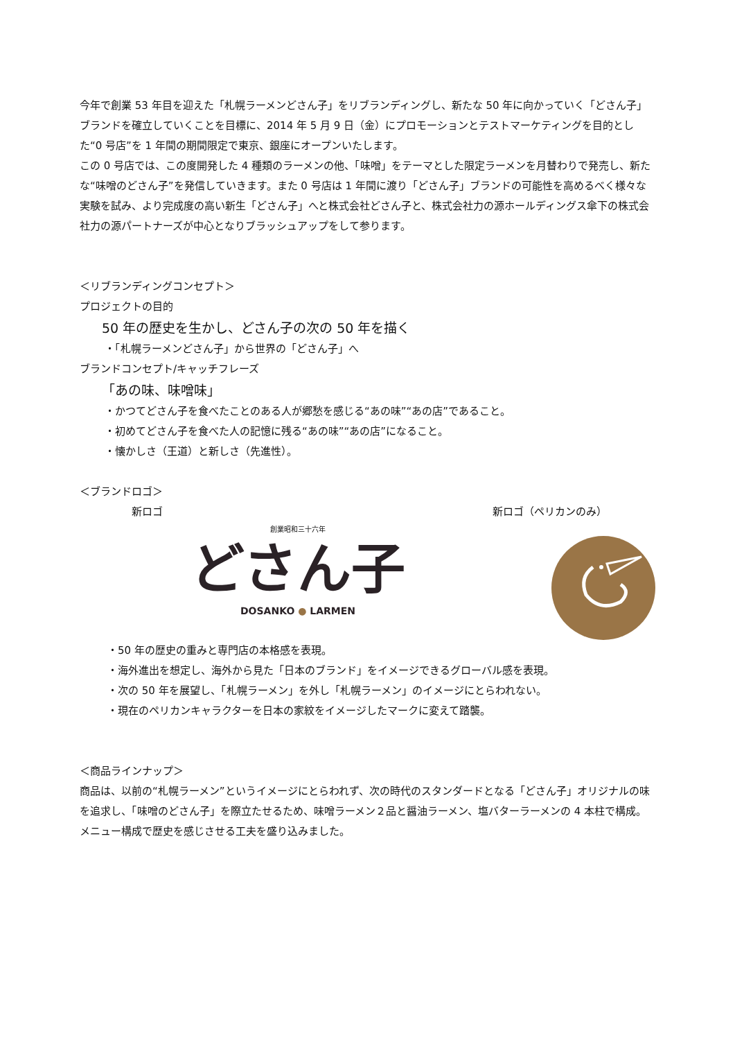今年で創業 53 年目を迎えた「札幌ラーメンどさん子」をリブランディングし、新たな 50 年に向かっていく「どさん子」ブランドを確立していくことを目標に、2014 年 5 月 9 日（金）にプロモーションとテストマーケティングを目的とした“0 号店”を 1 年間の期間限定で東京、銀座にオープンいたします。
この 0 号店では、この度開発した 4 種類のラーメンの他、「味噌」をテーマとした限定ラーメンを月替わりで発売し、新たな“味噌のどさん子”を発信していきます。また 0 号店は 1 年間に渡り「どさん子」ブランドの可能性を高めるべく様々な実験を試み、より完成度の高い新生「どさん子」へと株式会社どさん子と、株式会社力の源ホールディングス傘下の株式会社力の源パートナーズが中心となりブラッシュアップをして参ります。
＜リブランディングコンセプト＞
プロジェクトの目的
50 年の歴史を生かし、どさん子の次の 50 年を描く
・「札幌ラーメンどさん子」から世界の「どさん子」へ
ブランドコンセプト/キャッチフレーズ
「あの味、味噌味」
・かつてどさん子を食べたことのある人が郷愁を感じる“あの味”“あの店”であること。
・初めてどさん子を食べた人の記憶に残る“あの味”“あの店”になること。
・懐かしさ（王道）と新しさ（先進性）。
＜ブランドロゴ＞
新ロゴ
創業昭和三十六年
どさん子
DOSANKO ● LARMEN
新ロゴ（ペリカンのみ）
・50 年の歴史の重みと専門店の本格感を表現。
・海外進出を想定し、海外から見た「日本のブランド」をイメージできるグローバル感を表現。
・次の 50 年を展望し、「札幌ラーメン」を外し「札幌ラーメン」のイメージにとらわれない。
・現在のペリカンキャラクターを日本の家紋をイメージしたマークに変えて踏襲。
＜商品ラインナップ＞
商品は、以前の“札幌ラーメン”というイメージにとらわれず、次の時代のスタンダードとなる「どさん子」オリジナルの味を追求し、「味噌のどさん子」を際立たせるため、味噌ラーメン２品と醤油ラーメン、塩バターラーメンの 4 本柱で構成。メニュー構成で歴史を感じさせる工夫を盛り込みました。